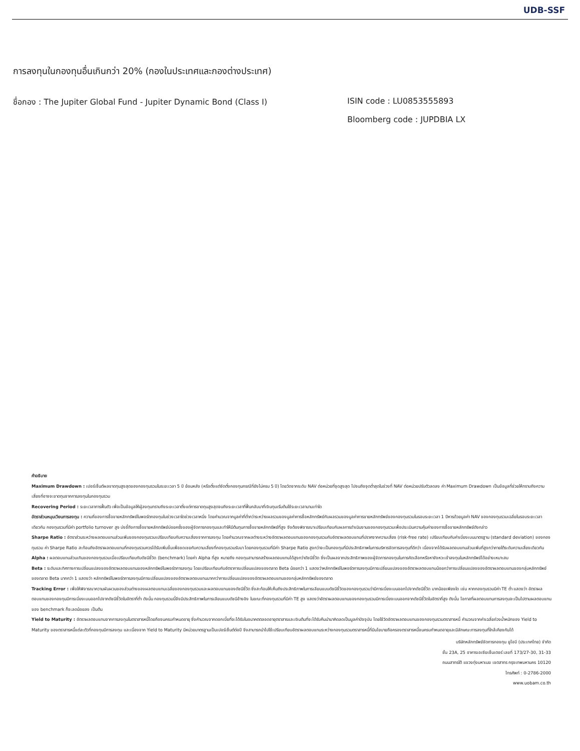UDB-SSF
การลงทุนในกองทุนอื่นเกินกว่า 20% (กองในประเทศและกองต่างประเทศ)
ชื่อกอง : The Jupiter Global Fund - Jupiter Dynamic Bond (Class I) ISIN code : LU0853555893
Bloomberg code : JUPDBIA LX
คำอธิบาย
Maximum Drawdown : เปอร์เซ็นต์ผลขาดทุนสูงสุดของกองทุนรวมในระยะเวลา 5 ปี ย้อนหลัง (หรือตั้งแต่จัดตั้งกองทุนกรณีที่ยังไม่ครบ 5 ปี) โดยวัดจากระดับ NAV ต่อหน่วยที่จุดสูงสุด ไปจนถึงจุดต่ำสุดในช่วงที่ NAV ต่อหน่วยปรับตัวลดลง ค่า Maximum Drawdown เป็นข้อมูลที่ช่วยให้ทราบถึงความเสี่ยงที่อาจจะขาดทุนจากการลงทุนในกองทุนรวม
Recovering Period : ระยะเวลาการฟื้นตัว เพื่อเป็นข้อมูลให้ผู้ลงทุนทราบถึงระยะเวลาตั้งแต่การขาดทุนสูงสุดจนถึงระยะเวลาที่ฟื้นกลับมาที่เงินทุนเริ่มต้นใช้ระยะเวลานานเท่าใด
อัตราส่วนหมุนเวียนการลงทุน : ความถี่ของการซื้อขายหลักทรัพย์ในพอร์ตกองทุนในช่วงเวลาใดช่วงเวลาหนึ่ง โดยคำนวณจากมูลค่าที่ต่ำกว่าระหว่างผลรวมของมูลค่าการซื้อหลักทรัพย์กับผลรวมของมูลค่าการขายหลักทรัพย์ของกองทุนรวมในรอบระยะเวลา 1 ปีหารด้วยมูลค่า NAV ของกองทุนรวมเฉลี่ยในรอบระยะเวลาเดียวกัน กองทุนรวมที่มีค่า portfolio turnover สูง บ่งชี้ถึงการซื้อขายหลักทรัพย์บ่อยครั้งของผู้จัดการกองทุนและทำให้มีต้นทุนการซื้อขายหลักทรัพย์ที่สูง จึงต้องพิจารณาเปรียบเทียบกับผลการดำเนินงานของกองทุนรวมเพื่อประเมินความคุ้มค่าของการซื้อขายหลักทรัพย์ดังกล่าว
Sharpe Ratio : อัตราส่วนระหว่างผลตอบแทนส่วนเพิ่มของกองทุนรวมเปรียบเทียบกับความเสี่ยงจากการลงทุน โดยคำนวณจากผลต่างระหว่างอัตราผลตอบแทนของกองทุนรวมกับอัตราผลตอบแทนที่ปราศจากความเสี่ยง (risk-free rate) เปรียบเทียบกับค่าเบี่ยงเบนมาตรฐาน (standard deviation) ของกองทุนรวม ค่า Sharpe Ratio สะท้อนถึงอัตราผลตอบแทนที่กองทุนรวมควรได้รับเพิ่มขึ้นเพื่อชดเชยกับความเสี่ยงที่กองทุนรวมรับมา โดยกองทุนรวมที่มีค่า Sharpe Ratio สูงกว่าจะเป็นกองทุนที่มีประสิทธิภาพในการบริหารจัดการลงทุนที่ดีกว่า เนื่องจากได้รับผลตอบแทนส่วนเพิ่มที่สูงกว่าภายใต้ระดับความเสี่ยงเดียวกัน
Alpha : ผลตอบแทนส่วนเกินของกองทุนรวมเมื่อเปรียบเทียบกับดัชนีชี้วัด (benchmark) โดยค่า Alpha ที่สูง หมายถึง กองทุนสามารถสร้างผลตอบแทนได้สูงกว่าดัชนีชี้วัด ซึ่งเป็นผลจากประสิทธิภาพของผู้จัดการกองทุนในการคัดเลือกหรือหาจังหวะเข้าลงทุนในหลักทรัพย์ได้อย่างเหมาะสม
Beta : ระดับและทิศทางการเปลี่ยนแปลงของอัตราผลตอบแทนของหลักทรัพย์ในพอร์ตการลงทุน โดยเปรียบเทียบกับอัตราการเปลี่ยนแปลงของตลาด Beta น้อยกว่า 1 แสดงว่าหลักทรัพย์ในพอร์ตการลงทุนมีการเปลี่ยนแปลงของอัตราผลตอบแทนน้อยกว่าการเปลี่ยนแปลงของอัตราผลตอบแทนของกลุ่มหลักทรัพย์ของตลาด Beta มากกว่า 1 แสดงว่า หลักทรัพย์ในพอร์ตการลงทุนมีการเปลี่ยนแปลงของอัตราผลตอบแทนมากกว่าการเปลี่ยนแปลงของอัตราผลตอบแทนของกลุ่มหลักทรัพย์ของตลาด
Tracking Error : เพื่อให้พิจารณาความผันผวนของส่วนต่างของผลตอบแทนเฉลี่ยของกองทุนรวมและผลตอบแทนของดัชนีชี้วัด ซึ่งสะท้อนให้เห็นถึงประสิทธิภาพในการเลียนแบบดัชนีชี้วัดของกองทุนรวมว่ามีการเบี่ยงเบนออกไปจากดัชนีชี้วัด มากน้อยเพียงใด เช่น หากกองทุนรวมมีค่า TE ต่ำ แสดงว่า อัตราผลตอบแทนของกองทุนมีการเบี่ยงเบนออกไปจากดัชนีชี้วัดในอัตราที่ต่ำ ดังนั้น กองทุนรวมนี้จึงมีประสิทธิภาพในการเลียนแบบดัชนีอ้างอิง ในขณะที่กองทุนรวมที่มีค่า TE สูง แสดงว่าอัตราผลตอบแทนของกองทุนรวมมีการเบี่ยงเบนออกจากดัชนีชี้วัดในอัตราที่สูง ดังนั้น โอกาสที่ผลตอบแทนการลงทุนจะเป็นไปตามผลตอบแทนของ benchmark ก็จะลดน้อยลง เป็นต้น
Yield to Maturity : อัตราผลตอบแทนจากการลงทุนในตราสารหนี้โดยถือจนครบกำหนดอายุ ซึ่งคำนวณจากดอกเบี้ยที่จะได้รับในอนาคตตลอดอายุตราสารและเงินต้นที่จะได้รับคืนนำมาคิดลดเป็นมูลค่าปัจจุบัน โดยใช้วัดอัตราผลตอบแทนของกองทุนรวมตราสารหนี้ คำนวณจากค่าเฉลี่ยถ่วงน้ำหนักของ Yield to Maturity ของตราสารหนี้แต่ละตัวที่กองทุนมีการลงทุน และเนื่องจาก Yield to Maturity มีหน่วยมาตรฐานเป็นเปอร์เซ็นต์ต่อปี จึงสามารถนำไปใช้เปรียบเทียบอัตราผลตอบแทนระหว่างกองทุนรวมตราสารหนี้ที่มีนโยบายถือครองตราสารหนี้จนครบกำหนดอายุและมีลักษณะการลงทุนที่ใกล้เคียงกันได้
บริษัทหลักทรัพย์จัดการกองทุน ยูโอบี (ประเทศไทย) จำกัด
ชั้น 23A, 25 อาคารเอเซียเซ็นเตอร์ เลขที่ 173/27-30, 31-33
ถนนสาทรใต้ แขวงทุ่งมหาเมฆ เขตสาทร กรุงเทพมหานคร 10120
โทรศัพท์ : 0-2786-2000
www.uobam.co.th